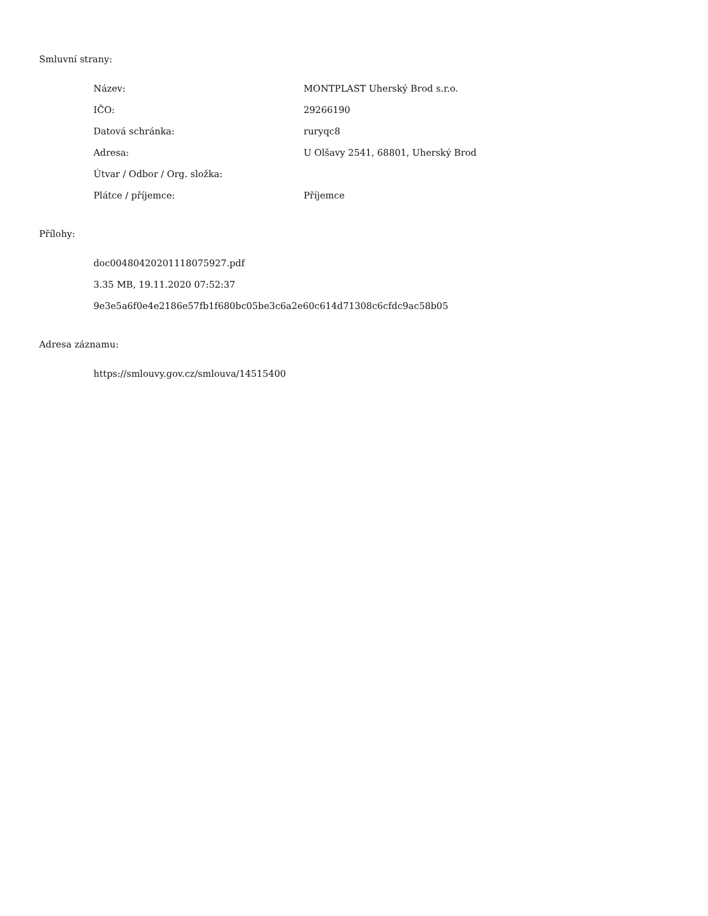Smluvní strany:
| Název: | MONTPLAST Uherský Brod s.r.o. |
| IČO: | 29266190 |
| Datová schránka: | ruryqc8 |
| Adresa: | U Olšavy 2541, 68801, Uherský Brod |
| Útvar / Odbor / Org. složka: | |
| Plátce / příjemce: | Příjemce |
Přílohy:
doc00480420201118075927.pdf
3.35 MB, 19.11.2020 07:52:37
9e3e5a6f0e4e2186e57fb1f680bc05be3c6a2e60c614d71308c6cfdc9ac58b05
Adresa záznamu:
https://smlouvy.gov.cz/smlouva/14515400